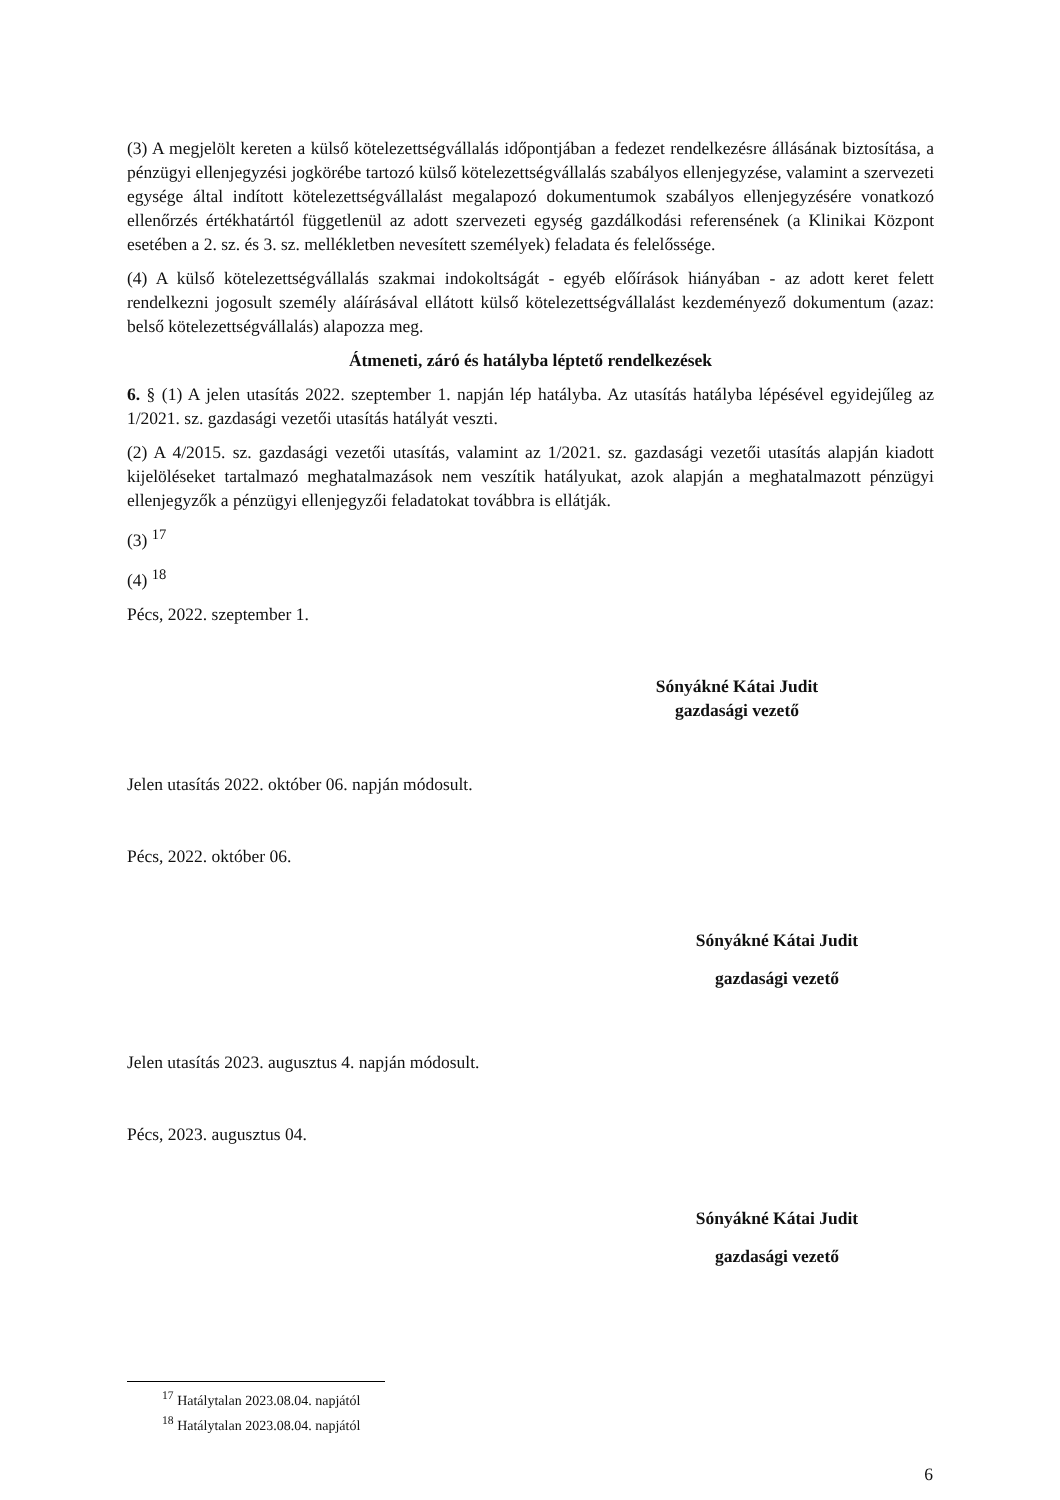(3) A megjelölt kereten a külső kötelezettségvállalás időpontjában a fedezet rendelkezésre állásának biztosítása, a pénzügyi ellenjegyzési jogkörébe tartozó külső kötelezettségvállalás szabályos ellenjegyzése, valamint a szervezeti egysége által indított kötelezettségvállalást megalapozó dokumentumok szabályos ellenjegyzésére vonatkozó ellenőrzés értékhatártól függetlenül az adott szervezeti egység gazdálkodási referensének (a Klinikai Központ esetében a 2. sz. és 3. sz. mellékletben nevesített személyek) feladata és felelőssége.
(4) A külső kötelezettségvállalás szakmai indokoltságát - egyéb előírások hiányában - az adott keret felett rendelkezni jogosult személy aláírásával ellátott külső kötelezettségvállalást kezdeményező dokumentum (azaz: belső kötelezettségvállalás) alapozza meg.
Átmeneti, záró és hatályba léptető rendelkezések
6. § (1) A jelen utasítás 2022. szeptember 1. napján lép hatályba. Az utasítás hatályba lépésével egyidejűleg az 1/2021. sz. gazdasági vezetői utasítás hatályát veszti.
(2) A 4/2015. sz. gazdasági vezetői utasítás, valamint az 1/2021. sz. gazdasági vezetői utasítás alapján kiadott kijelöléseket tartalmazó meghatalmazások nem veszítik hatályukat, azok alapján a meghatalmazott pénzügyi ellenjegyzők a pénzügyi ellenjegyzői feladatokat továbbra is ellátják.
(3) <sup>17</sup>
(4) <sup>18</sup>
Pécs, 2022. szeptember 1.
Sónyákné Kátai Judit
gazdasági vezető
Jelen utasítás 2022. október 06. napján módosult.
Pécs, 2022. október 06.
Sónyákné Kátai Judit
gazdasági vezető
Jelen utasítás 2023. augusztus 4. napján módosult.
Pécs, 2023. augusztus 04.
Sónyákné Kátai Judit
gazdasági vezető
<sup>17</sup> Hatálytalan 2023.08.04. napjától
<sup>18</sup> Hatálytalan 2023.08.04. napjától
6